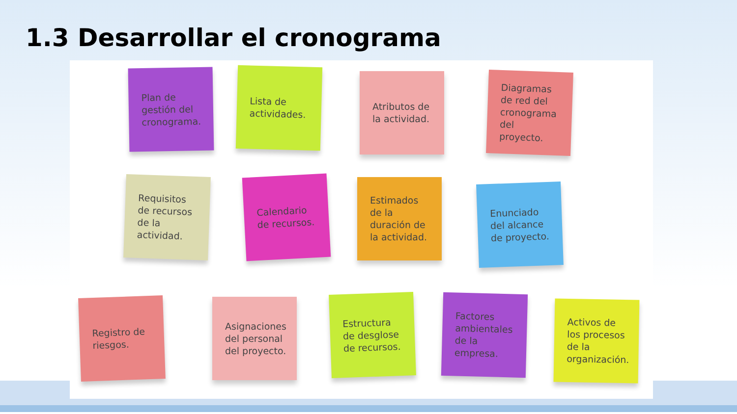1.3 Desarrollar el cronograma
Plan de gestión del cronograma.
Lista de actividades.
Atributos de la actividad.
Diagramas de red del cronograma del proyecto.
Requisitos de recursos de la actividad.
Calendario de recursos.
Estimados de la duración de la actividad.
Enunciado del alcance de proyecto.
Registro de riesgos.
Asignaciones del personal del proyecto.
Estructura de desglose de recursos.
Factores ambientales de la empresa.
Activos de los procesos de la organización.